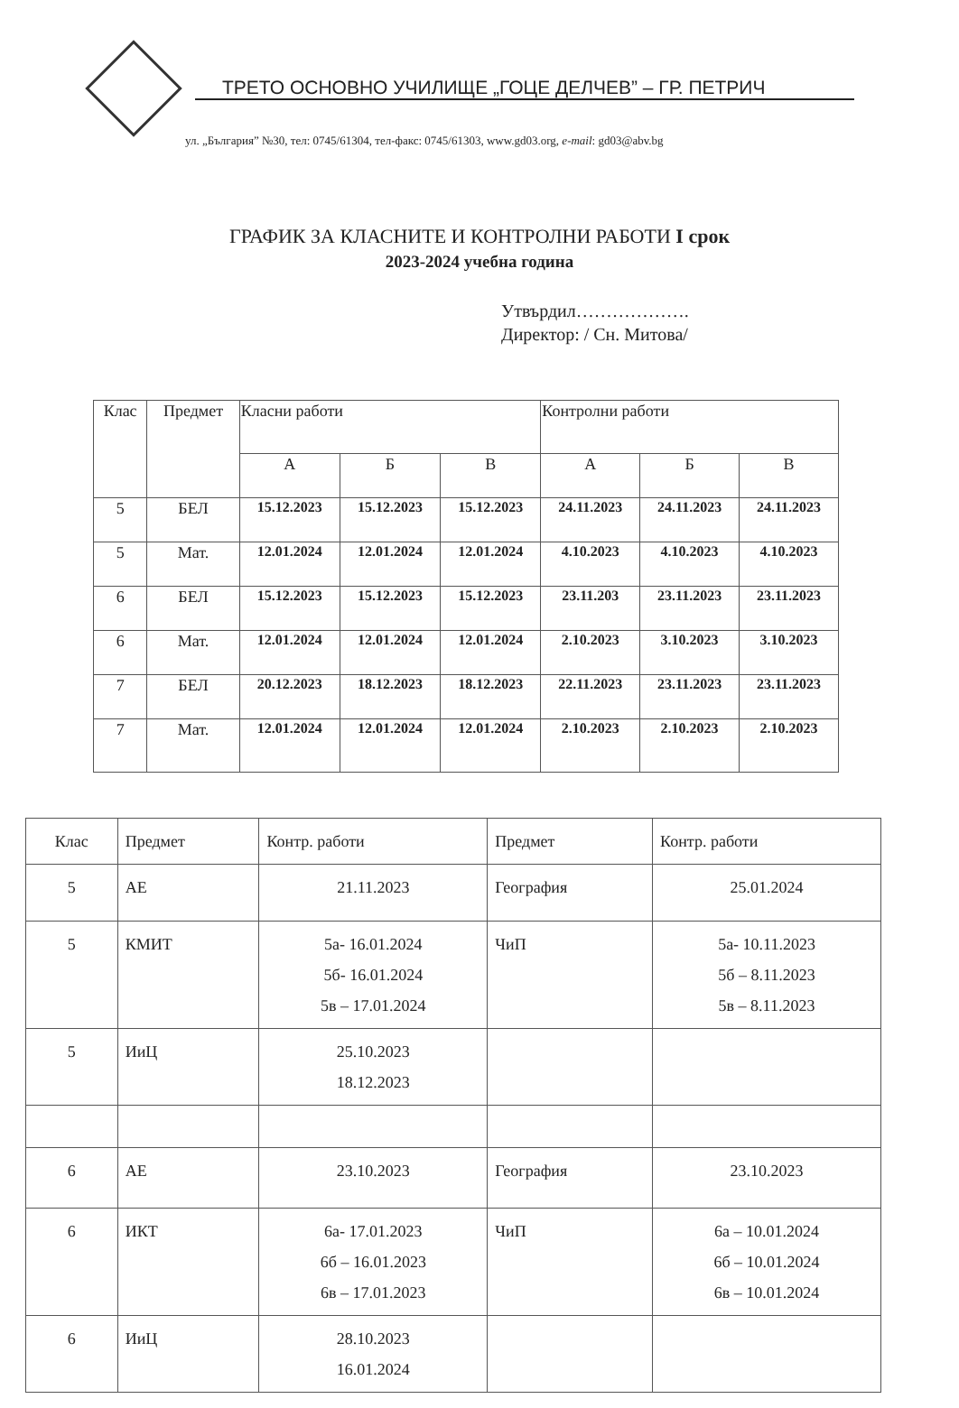ТРЕТО ОСНОВНО УЧИЛИЩЕ „ГОЦЕ ДЕЛЧЕВ” – ГР. ПЕТРИЧ
ул. „България” №30, тел: 0745/61304, тел-факс: 0745/61303, www.gd03.org, e-mail: gd03@abv.bg
ГРАФИК ЗА КЛАСНИТЕ И КОНТРОЛНИ РАБОТИ I срок
2023-2024 учебна година
Утвърдил……………….
Директор: / Сн. Митова/
| Клас | Предмет | Класни работи | | | Контролни работи | | |
| | | А | Б | В | А | Б | В |
| 5 | БЕЛ | 15.12.2023 | 15.12.2023 | 15.12.2023 | 24.11.2023 | 24.11.2023 | 24.11.2023 |
| 5 | Мат. | 12.01.2024 | 12.01.2024 | 12.01.2024 | 4.10.2023 | 4.10.2023 | 4.10.2023 |
| 6 | БЕЛ | 15.12.2023 | 15.12.2023 | 15.12.2023 | 23.11.203 | 23.11.2023 | 23.11.2023 |
| 6 | Мат. | 12.01.2024 | 12.01.2024 | 12.01.2024 | 2.10.2023 | 3.10.2023 | 3.10.2023 |
| 7 | БЕЛ | 20.12.2023 | 18.12.2023 | 18.12.2023 | 22.11.2023 | 23.11.2023 | 23.11.2023 |
| 7 | Мат. | 12.01.2024 | 12.01.2024 | 12.01.2024 | 2.10.2023 | 2.10.2023 | 2.10.2023 |
| Клас | Предмет | Контр. работи | Предмет | Контр. работи |
| --- | --- | --- | --- | --- |
| 5 | АЕ | 21.11.2023 | География | 25.01.2024 |
| 5 | КМИТ | 5а- 16.01.2024 5б- 16.01.2024 5в – 17.01.2024 | ЧиП | 5а- 10.11.2023 5б – 8.11.2023 5в – 8.11.2023 |
| 5 | ИиЦ | 25.10.2023 18.12.2023 | | |
| 6 | АЕ | 23.10.2023 | География | 23.10.2023 |
| 6 | ИКТ | 6а- 17.01.2023 6б – 16.01.2023 6в – 17.01.2023 | ЧиП | 6а – 10.01.2024 6б – 10.01.2024 6в – 10.01.2024 |
| 6 | ИиЦ | 28.10.2023 16.01.2024 | | |